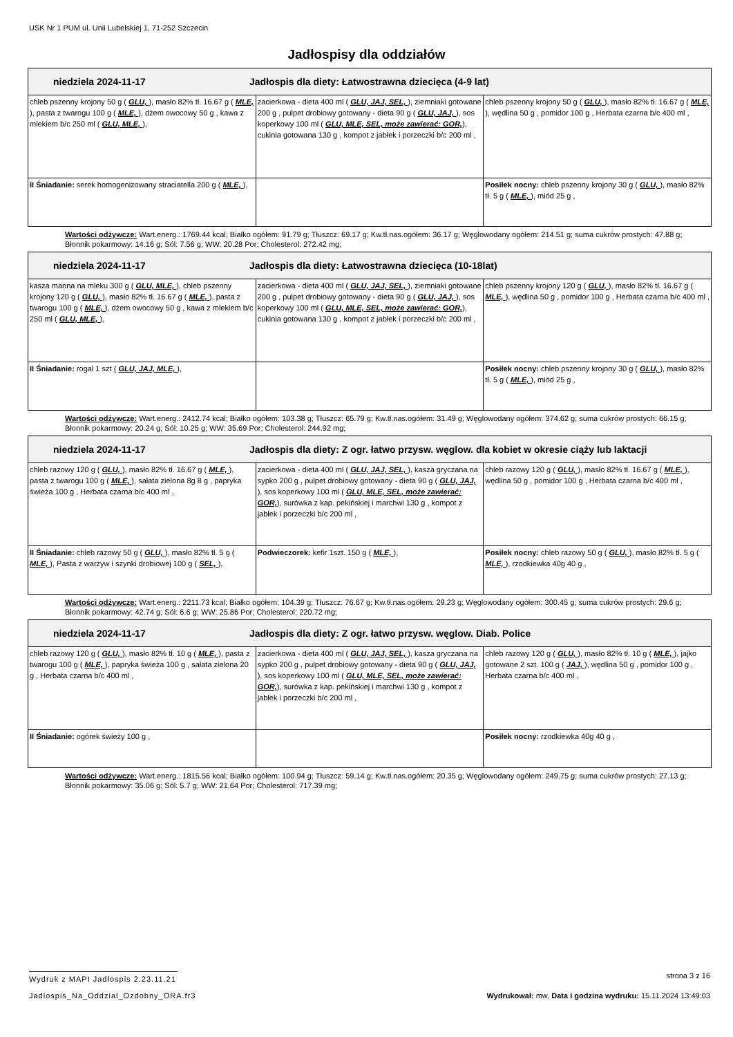USK Nr 1 PUM ul. Unii Lubelskiej 1, 71-252 Szczecin
Jadłospisy dla oddziałów
| niedziela 2024-11-17 Jadłospis dla diety: Łatwostrawna dziecięca (4-9 lat) | | |
| --- | --- | --- |
| chleb pszenny krojony 50 g ( GLU, ), masło 82% tł. 16.67 g ( MLE, ), pasta z twarogu 100 g ( MLE, ), dżem owocowy 50 g , kawa z mlekiem b/c 250 ml ( GLU, MLE, ), | zacierkowa - dieta 400 ml ( GLU, JAJ, SEL, ), ziemniaki gotowane 200 g , pulpet drobiowy gotowany - dieta 90 g ( GLU, JAJ, ), sos koperkowy 100 ml ( GLU, MLE, SEL, może zawierać: GOR, ), cukinia gotowana 130 g , kompot z jabłek i porzeczki b/c 200 ml , | chleb pszenny krojony 50 g ( GLU, ), masło 82% tł. 16.67 g ( MLE, ), wędlina 50 g , pomidor 100 g , Herbata czarna b/c 400 ml , |
| II Śniadanie: serek homogenizowany straciatella 200 g ( MLE, ), | | Posiłek nocny: chleb pszenny krojony 30 g ( GLU, ), masło 82% tł. 5 g ( MLE, ), miód 25 g , |
Wartości odżywcze: Wart.energ.: 1769.44 kcal; Białko ogółem: 91.79 g; Tłuszcz: 69.17 g; Kw.tł.nas.ogółem: 36.17 g; Węglowodany ogółem: 214.51 g; suma cukrów prostych: 47.88 g; Błonnik pokarmowy: 14.16 g; Sól: 7.56 g; WW: 20.28 Por; Cholesterol: 272.42 mg;
| niedziela 2024-11-17 Jadłospis dla diety: Łatwostrawna dziecięca (10-18lat) | | |
| --- | --- | --- |
| kasza manna na mleku 300 g ( GLU, MLE, ), chleb pszenny krojony 120 g ( GLU, ), masło 82% tł. 16.67 g ( MLE, ), pasta z twarogu 100 g ( MLE, ), dżem owocowy 50 g , kawa z mlekiem b/c 250 ml ( GLU, MLE, ), | zacierkowa - dieta 400 ml ( GLU, JAJ, SEL, ), ziemniaki gotowane 200 g , pulpet drobiowy gotowany - dieta 90 g ( GLU, JAJ, ), sos koperkowy 100 ml ( GLU, MLE, SEL, może zawierać: GOR, ), cukinia gotowana 130 g , kompot z jabłek i porzeczki b/c 200 ml , | chleb pszenny krojony 120 g ( GLU, ), masło 82% tł. 16.67 g ( MLE, ), wędlina 50 g , pomidor 100 g , Herbata czarna b/c 400 ml , |
| II Śniadanie: rogal 1 szt ( GLU, JAJ, MLE, ), | | Posiłek nocny: chleb pszenny krojony 30 g ( GLU, ), masło 82% tł. 5 g ( MLE, ), miód 25 g , |
Wartości odżywcze: Wart.energ.: 2412.74 kcal; Białko ogółem: 103.38 g; Tłuszcz: 65.79 g; Kw.tł.nas.ogółem: 31.49 g; Węglowodany ogółem: 374.62 g; suma cukrów prostych: 66.15 g; Błonnik pokarmowy: 20.24 g; Sól: 10.25 g; WW: 35.69 Por; Cholesterol: 244.92 mg;
| niedziela 2024-11-17 Jadłospis dla diety: Z ogr. łatwo przysw. węglow. dla kobiet w okresie ciąży lub laktacji | | |
| --- | --- | --- |
| chleb razowy 120 g ( GLU, ), masło 82% tł. 16.67 g ( MLE, ), pasta z twarogu 100 g ( MLE, ), sałata zielona 8g 8 g , papryka świeża 100 g , Herbata czarna b/c 400 ml , | zacierkowa - dieta 400 ml ( GLU, JAJ, SEL, ), kasza gryczana na sypko 200 g , pulpet drobiowy gotowany - dieta 90 g ( GLU, JAJ, ), sos koperkowy 100 ml ( GLU, MLE, SEL, może zawierać: GOR, ), surówka z kap. pekińskiej i marchwi 130 g , kompot z jabłek i porzeczki b/c 200 ml , | chleb razowy 120 g ( GLU, ), masło 82% tł. 16.67 g ( MLE, ), wędlina 50 g , pomidor 100 g , Herbata czarna b/c 400 ml , |
| II Śniadanie: chleb razowy 50 g ( GLU, ), masło 82% tł. 5 g ( MLE, ), Pasta z warzyw i szynki drobiowej 100 g ( SEL, ), | Podwieczorek: kefir 1szt. 150 g ( MLE, ), | Posiłek nocny: chleb razowy 50 g ( GLU, ), masło 82% tł. 5 g ( MLE, ), rzodkiewka 40g 40 g , |
Wartości odżywcze: Wart.energ.: 2211.73 kcal; Białko ogółem: 104.39 g; Tłuszcz: 76.67 g; Kw.tł.nas.ogółem: 29.23 g; Węglowodany ogółem: 300.45 g; suma cukrów prostych: 29.6 g; Błonnik pokarmowy: 42.74 g; Sól: 6.6 g; WW: 25.86 Por; Cholesterol: 220.72 mg;
| niedziela 2024-11-17 Jadłospis dla diety: Z ogr. łatwo przysw. węglow. Diab. Police | | |
| --- | --- | --- |
| chleb razowy 120 g ( GLU, ), masło 82% tł. 10 g ( MLE, ), pasta z twarogu 100 g ( MLE, ), papryka świeża 100 g , sałata zielona 20 g , Herbata czarna b/c 400 ml , | zacierkowa - dieta 400 ml ( GLU, JAJ, SEL, ), kasza gryczana na sypko 200 g , pulpet drobiowy gotowany - dieta 90 g ( GLU, JAJ, ), sos koperkowy 100 ml ( GLU, MLE, SEL, może zawierać: GOR, ), surówka z kap. pekińskiej i marchwi 130 g , kompot z jabłek i porzeczki b/c 200 ml , | chleb razowy 120 g ( GLU, ), masło 82% tł. 10 g ( MLE, ), jajko gotowane 2 szt. 100 g ( JAJ, ), wędlina 50 g , pomidor 100 g , Herbata czarna b/c 400 ml , |
| II Śniadanie: ogórek świeży 100 g , | | Posiłek nocny: rzodkiewka 40g 40 g , |
Wartości odżywcze: Wart.energ.: 1815.56 kcal; Białko ogółem: 100.94 g; Tłuszcz: 59.14 g; Kw.tł.nas.ogółem: 20.35 g; Węglowodany ogółem: 249.75 g; suma cukrów prostych: 27.13 g; Błonnik pokarmowy: 35.06 g; Sól: 5.7 g; WW: 21.64 Por; Cholesterol: 717.39 mg;
Wydruk z MAPI Jadłospis 2.23.11.21
strona 3 z 16
Jadlospis_Na_Oddzial_Ozdobny_ORA.fr3
Wydrukował: mw, Data i godzina wydruku: 15.11.2024 13:49:03